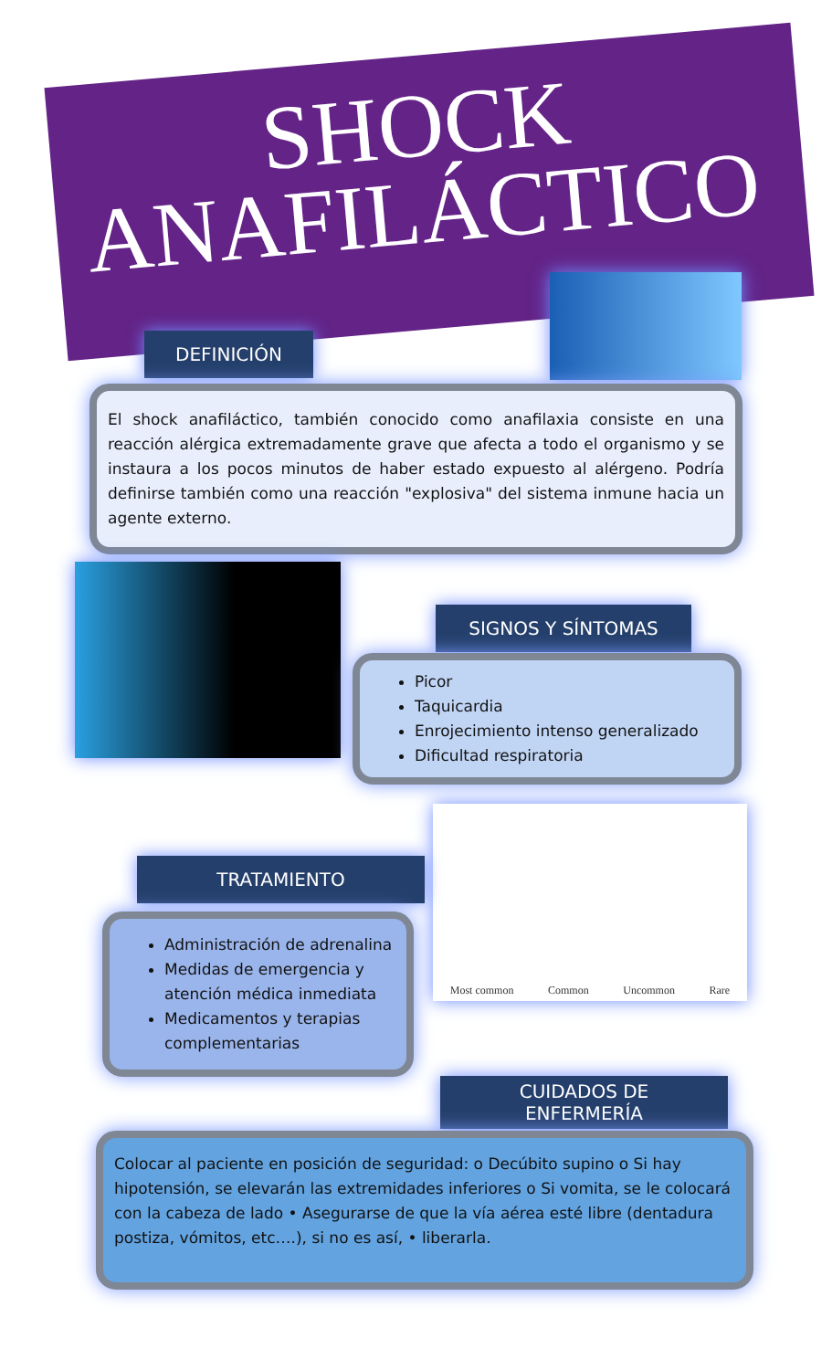SHOCK
ANAFILÁCTICO
DEFINICIÓN
El shock anafiláctico, también conocido como anafilaxia consiste en una reacción alérgica extremadamente grave que afecta a todo el organismo y se instaura a los pocos minutos de haber estado expuesto al alérgeno. Podría definirse también como una reacción "explosiva" del sistema inmune hacia un agente externo.
SIGNOS Y SÍNTOMAS
Picor
Taquicardia
Enrojecimiento intenso generalizado
Dificultad respiratoria
Most common Common Uncommon Rare
TRATAMIENTO
Administración de adrenalina
Medidas de emergencia y atención médica inmediata
Medicamentos y terapias complementarias
CUIDADOS DE
ENFERMERÍA
Colocar al paciente en posición de seguridad: o Decúbito supino o Si hay hipotensión, se elevarán las extremidades inferiores o Si vomita, se le colocará con la cabeza de lado • Asegurarse de que la vía aérea esté libre (dentadura postiza, vómitos, etc….), si no es así, • liberarla.